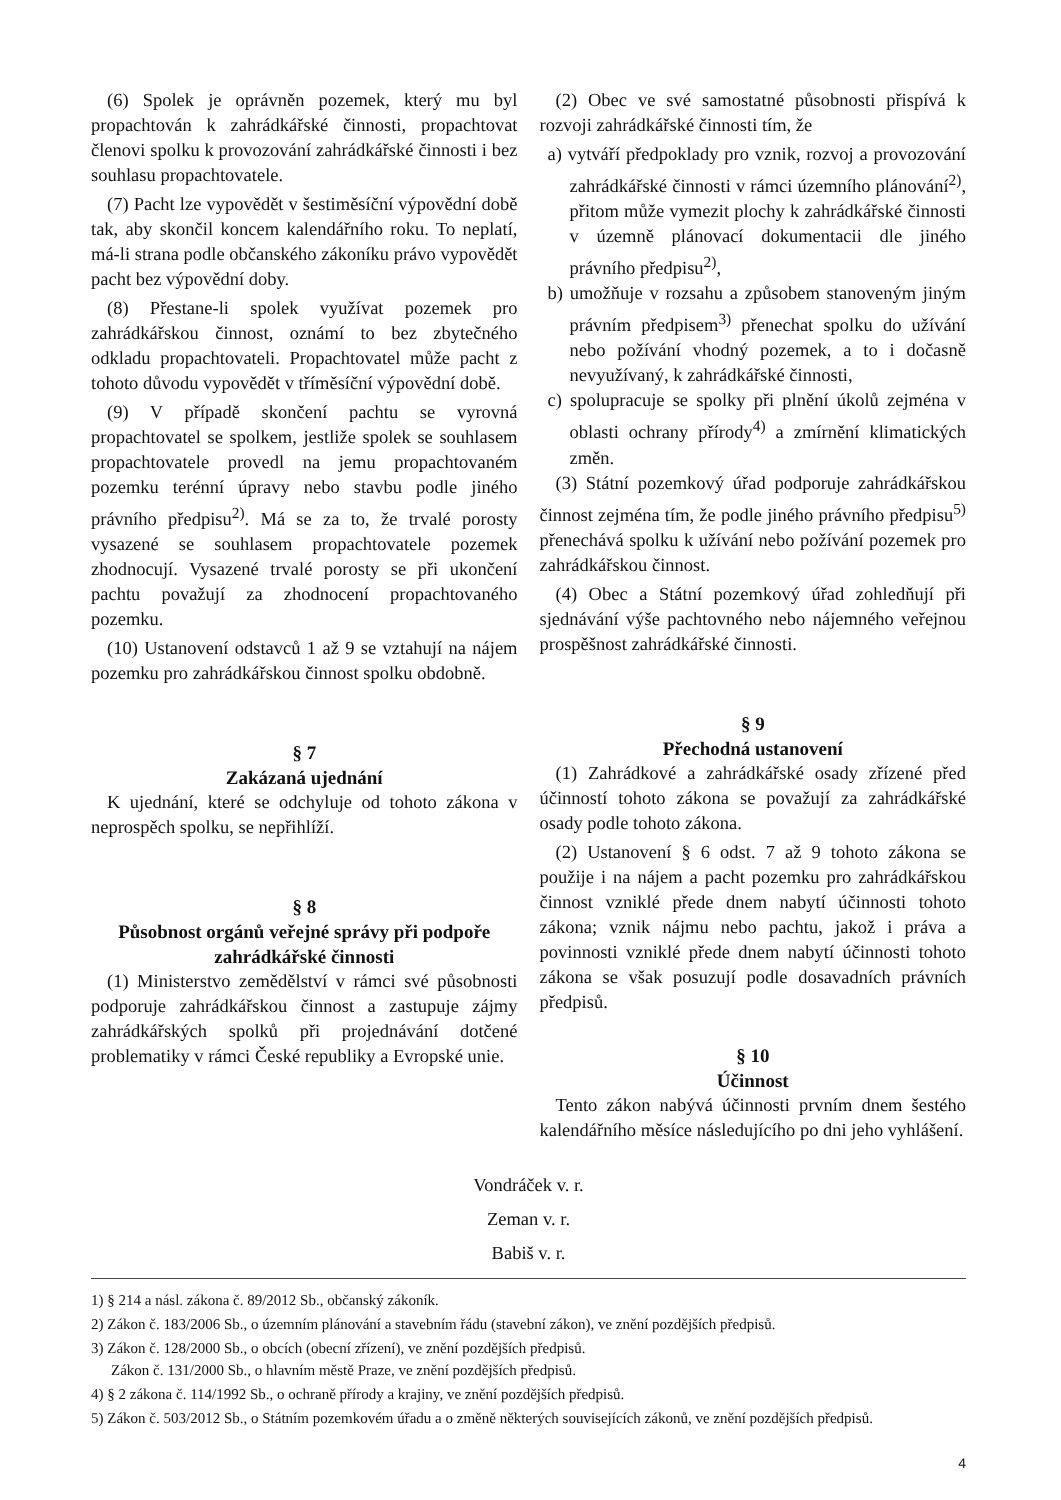(6) Spolek je oprávněn pozemek, který mu byl propachtován k zahrádkářské činnosti, propachtovat členovi spolku k provozování zahrádkářské činnosti i bez souhlasu propachtovatele.
(7) Pacht lze vypovědět v šestiměsíční výpovědní době tak, aby skončil koncem kalendářního roku. To neplatí, má-li strana podle občanského zákoníku právo vypovědět pacht bez výpovědní doby.
(8) Přestane-li spolek využívat pozemek pro zahrádkářskou činnost, oznámí to bez zbytečného odkladu propachtovateli. Propachtovatel může pacht z tohoto důvodu vypovědět v tříměsíční výpovědní době.
(9) V případě skončení pachtu se vyrovná propachtovatel se spolkem, jestliže spolek se souhlasem propachtovatele provedl na jemu propachtovaném pozemku terénní úpravy nebo stavbu podle jiného právního předpisu<sup>2)</sup>. Má se za to, že trvalé porosty vysazené se souhlasem propachtovatele pozemek zhodnocují. Vysazené trvalé porosty se při ukončení pachtu považují za zhodnocení propachtovaného pozemku.
(10) Ustanovení odstavců 1 až 9 se vztahují na nájem pozemku pro zahrádkářskou činnost spolku obdobně.
§ 7
Zakázaná ujednání
K ujednání, které se odchyluje od tohoto zákona v neprospěch spolku, se nepřihlíží.
§ 8
Působnost orgánů veřejné správy při podpoře zahrádkářské činnosti
(1) Ministerstvo zemědělství v rámci své působnosti podporuje zahrádkářskou činnost a zastupuje zájmy zahrádkářských spolků při projednávání dotčené problematiky v rámci České republiky a Evropské unie.
(2) Obec ve své samostatné působnosti přispívá k rozvoji zahrádkářské činnosti tím, že
a) vytváří předpoklady pro vznik, rozvoj a provozování zahrádkářské činnosti v rámci územního plánování<sup>2)</sup>, přitom může vymezit plochy k zahrádkářské činnosti v územně plánovací dokumentacii dle jiného právního předpisu<sup>2)</sup>,
b) umožňuje v rozsahu a způsobem stanoveným jiným právním předpisem<sup>3)</sup> přenechat spolku do užívání nebo požívání vhodný pozemek, a to i dočasně nevyužívaný, k zahrádkářské činnosti,
c) spolupracuje se spolky při plnění úkolů zejména v oblasti ochrany přírody<sup>4)</sup> a zmírnění klimatických změn.
(3) Státní pozemkový úřad podporuje zahrádkářskou činnost zejména tím, že podle jiného právního předpisu<sup>5)</sup> přenechává spolku k užívání nebo požívání pozemek pro zahrádkářskou činnost.
(4) Obec a Státní pozemkový úřad zohledňují při sjednávání výše pachtovného nebo nájemného veřejnou prospěšnost zahrádkářské činnosti.
§ 9
Přechodná ustanovení
(1) Zahrádkové a zahrádkářské osady zřízené před účinností tohoto zákona se považují za zahrádkářské osady podle tohoto zákona.
(2) Ustanovení § 6 odst. 7 až 9 tohoto zákona se použije i na nájem a pacht pozemku pro zahrádkářskou činnost vzniklé přede dnem nabytí účinnosti tohoto zákona; vznik nájmu nebo pachtu, jakož i práva a povinnosti vzniklé přede dnem nabytí účinnosti tohoto zákona se však posuzují podle dosavadních právních předpisů.
§ 10
Účinnost
Tento zákon nabývá účinnosti prvním dnem šestého kalendářního měsíce následujícího po dni jeho vyhlášení.
Vondráček v. r.
Zeman v. r.
Babiš v. r.
1) § 214 a násl. zákona č. 89/2012 Sb., občanský zákoník.
2) Zákon č. 183/2006 Sb., o územním plánování a stavebním řádu (stavební zákon), ve znění pozdějších předpisů.
3) Zákon č. 128/2000 Sb., o obcích (obecní zřízení), ve znění pozdějších předpisů.
Zákon č. 131/2000 Sb., o hlavním městě Praze, ve znění pozdějších předpisů.
4) § 2 zákona č. 114/1992 Sb., o ochraně přírody a krajiny, ve znění pozdějších předpisů.
5) Zákon č. 503/2012 Sb., o Státním pozemkovém úřadu a o změně některých souvisejících zákonů, ve znění pozdějších předpisů.
4